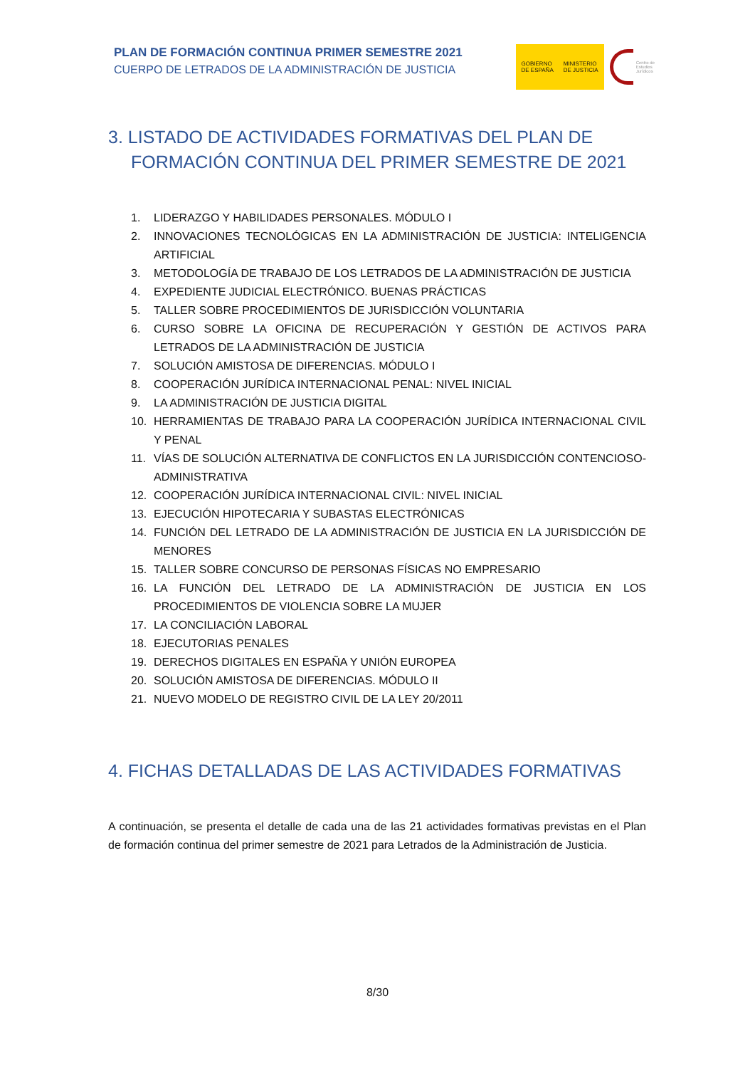PLAN DE FORMACIÓN CONTINUA PRIMER SEMESTRE 2021
CUERPO DE LETRADOS DE LA ADMINISTRACIÓN DE JUSTICIA
GOBIERNO
DE ESPAÑA MINISTERIO
DE JUSTICIA
Centro de
Estudios
Jurídicos
3. LISTADO DE ACTIVIDADES FORMATIVAS DEL PLAN DE FORMACIÓN CONTINUA DEL PRIMER SEMESTRE DE 2021
1. LIDERAZGO Y HABILIDADES PERSONALES. MÓDULO I
2. INNOVACIONES TECNOLÓGICAS EN LA ADMINISTRACIÓN DE JUSTICIA: INTELIGENCIA ARTIFICIAL
3. METODOLOGÍA DE TRABAJO DE LOS LETRADOS DE LA ADMINISTRACIÓN DE JUSTICIA
4. EXPEDIENTE JUDICIAL ELECTRÓNICO. BUENAS PRÁCTICAS
5. TALLER SOBRE PROCEDIMIENTOS DE JURISDICCIÓN VOLUNTARIA
6. CURSO SOBRE LA OFICINA DE RECUPERACIÓN Y GESTIÓN DE ACTIVOS PARA LETRADOS DE LA ADMINISTRACIÓN DE JUSTICIA
7. SOLUCIÓN AMISTOSA DE DIFERENCIAS. MÓDULO I
8. COOPERACIÓN JURÍDICA INTERNACIONAL PENAL: NIVEL INICIAL
9. LA ADMINISTRACIÓN DE JUSTICIA DIGITAL
10. HERRAMIENTAS DE TRABAJO PARA LA COOPERACIÓN JURÍDICA INTERNACIONAL CIVIL Y PENAL
11. VÍAS DE SOLUCIÓN ALTERNATIVA DE CONFLICTOS EN LA JURISDICCIÓN CONTENCIOSO-ADMINISTRATIVA
12. COOPERACIÓN JURÍDICA INTERNACIONAL CIVIL: NIVEL INICIAL
13. EJECUCIÓN HIPOTECARIA Y SUBASTAS ELECTRÓNICAS
14. FUNCIÓN DEL LETRADO DE LA ADMINISTRACIÓN DE JUSTICIA EN LA JURISDICCIÓN DE MENORES
15. TALLER SOBRE CONCURSO DE PERSONAS FÍSICAS NO EMPRESARIO
16. LA FUNCIÓN DEL LETRADO DE LA ADMINISTRACIÓN DE JUSTICIA EN LOS PROCEDIMIENTOS DE VIOLENCIA SOBRE LA MUJER
17. LA CONCILIACIÓN LABORAL
18. EJECUTORIAS PENALES
19. DERECHOS DIGITALES EN ESPAÑA Y UNIÓN EUROPEA
20. SOLUCIÓN AMISTOSA DE DIFERENCIAS. MÓDULO II
21. NUEVO MODELO DE REGISTRO CIVIL DE LA LEY 20/2011
4. FICHAS DETALLADAS DE LAS ACTIVIDADES FORMATIVAS
A continuación, se presenta el detalle de cada una de las 21 actividades formativas previstas en el Plan de formación continua del primer semestre de 2021 para Letrados de la Administración de Justicia.
8/30